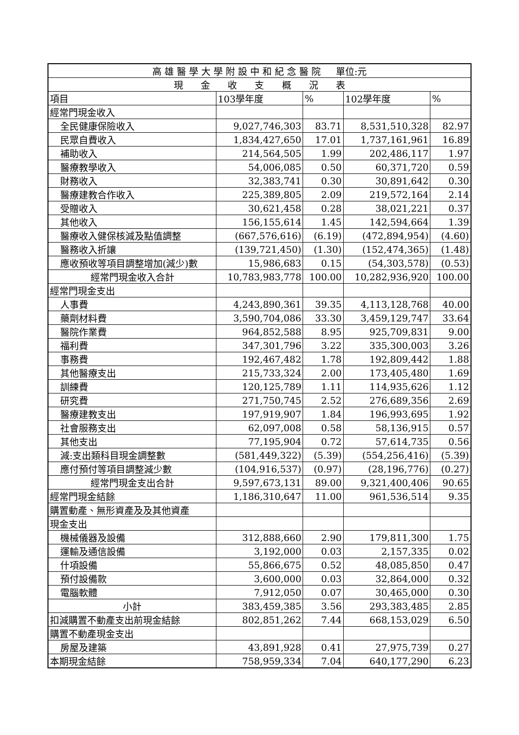| 高 雄 醫 學 大 學 附 設 中 和 紀 念 醫 院 單位:元 | | | | |
| --- | --- | --- | --- | --- |
| 現 金 收 支 概 況 表 | | | | |
| 項目 | 103學年度 | % | 102學年度 | % |
| 經常門現金收入 | | | | |
| 全民健康保險收入 | 9,027,746,303 | 83.71 | 8,531,510,328 | 82.97 |
| 民眾自費收入 | 1,834,427,650 | 17.01 | 1,737,161,961 | 16.89 |
| 補助收入 | 214,564,505 | 1.99 | 202,486,117 | 1.97 |
| 醫療教學收入 | 54,006,085 | 0.50 | 60,371,720 | 0.59 |
| 財務收入 | 32,383,741 | 0.30 | 30,891,642 | 0.30 |
| 醫療建教合作收入 | 225,389,805 | 2.09 | 219,572,164 | 2.14 |
| 受贈收入 | 30,621,458 | 0.28 | 38,021,221 | 0.37 |
| 其他收入 | 156,155,614 | 1.45 | 142,594,664 | 1.39 |
| 醫療收入健保核減及點值調整 | (667,576,616) | (6.19) | (472,894,954) | (4.60) |
| 醫務收入折讓 | (139,721,450) | (1.30) | (152,474,365) | (1.48) |
| 應收預收等項目調整增加(減少)數 | 15,986,683 | 0.15 | (54,303,578) | (0.53) |
| 經常門現金收入合計 | 10,783,983,778 | 100.00 | 10,282,936,920 | 100.00 |
| 經常門現金支出 | | | | |
| 人事費 | 4,243,890,361 | 39.35 | 4,113,128,768 | 40.00 |
| 藥劑材料費 | 3,590,704,086 | 33.30 | 3,459,129,747 | 33.64 |
| 醫院作業費 | 964,852,588 | 8.95 | 925,709,831 | 9.00 |
| 福利費 | 347,301,796 | 3.22 | 335,300,003 | 3.26 |
| 事務費 | 192,467,482 | 1.78 | 192,809,442 | 1.88 |
| 其他醫療支出 | 215,733,324 | 2.00 | 173,405,480 | 1.69 |
| 訓練費 | 120,125,789 | 1.11 | 114,935,626 | 1.12 |
| 研究費 | 271,750,745 | 2.52 | 276,689,356 | 2.69 |
| 醫療建教支出 | 197,919,907 | 1.84 | 196,993,695 | 1.92 |
| 社會服務支出 | 62,097,008 | 0.58 | 58,136,915 | 0.57 |
| 其他支出 | 77,195,904 | 0.72 | 57,614,735 | 0.56 |
| 減:支出類科目現金調整數 | (581,449,322) | (5.39) | (554,256,416) | (5.39) |
| 應付預付等項目調整減少數 | (104,916,537) | (0.97) | (28,196,776) | (0.27) |
| 經常門現金支出合計 | 9,597,673,131 | 89.00 | 9,321,400,406 | 90.65 |
| 經常門現金結餘 | 1,186,310,647 | 11.00 | 961,536,514 | 9.35 |
| 購置動產、無形資產及及其他資產 | | | | |
| 現金支出 | | | | |
| 機械儀器及設備 | 312,888,660 | 2.90 | 179,811,300 | 1.75 |
| 運輸及通信設備 | 3,192,000 | 0.03 | 2,157,335 | 0.02 |
| 什項設備 | 55,866,675 | 0.52 | 48,085,850 | 0.47 |
| 預付設備款 | 3,600,000 | 0.03 | 32,864,000 | 0.32 |
| 電腦軟體 | 7,912,050 | 0.07 | 30,465,000 | 0.30 |
| 小計 | 383,459,385 | 3.56 | 293,383,485 | 2.85 |
| 扣減購置不動產支出前現金結餘 | 802,851,262 | 7.44 | 668,153,029 | 6.50 |
| 購置不動產現金支出 | | | | |
| 房屋及建築 | 43,891,928 | 0.41 | 27,975,739 | 0.27 |
| 本期現金結餘 | 758,959,334 | 7.04 | 640,177,290 | 6.23 |